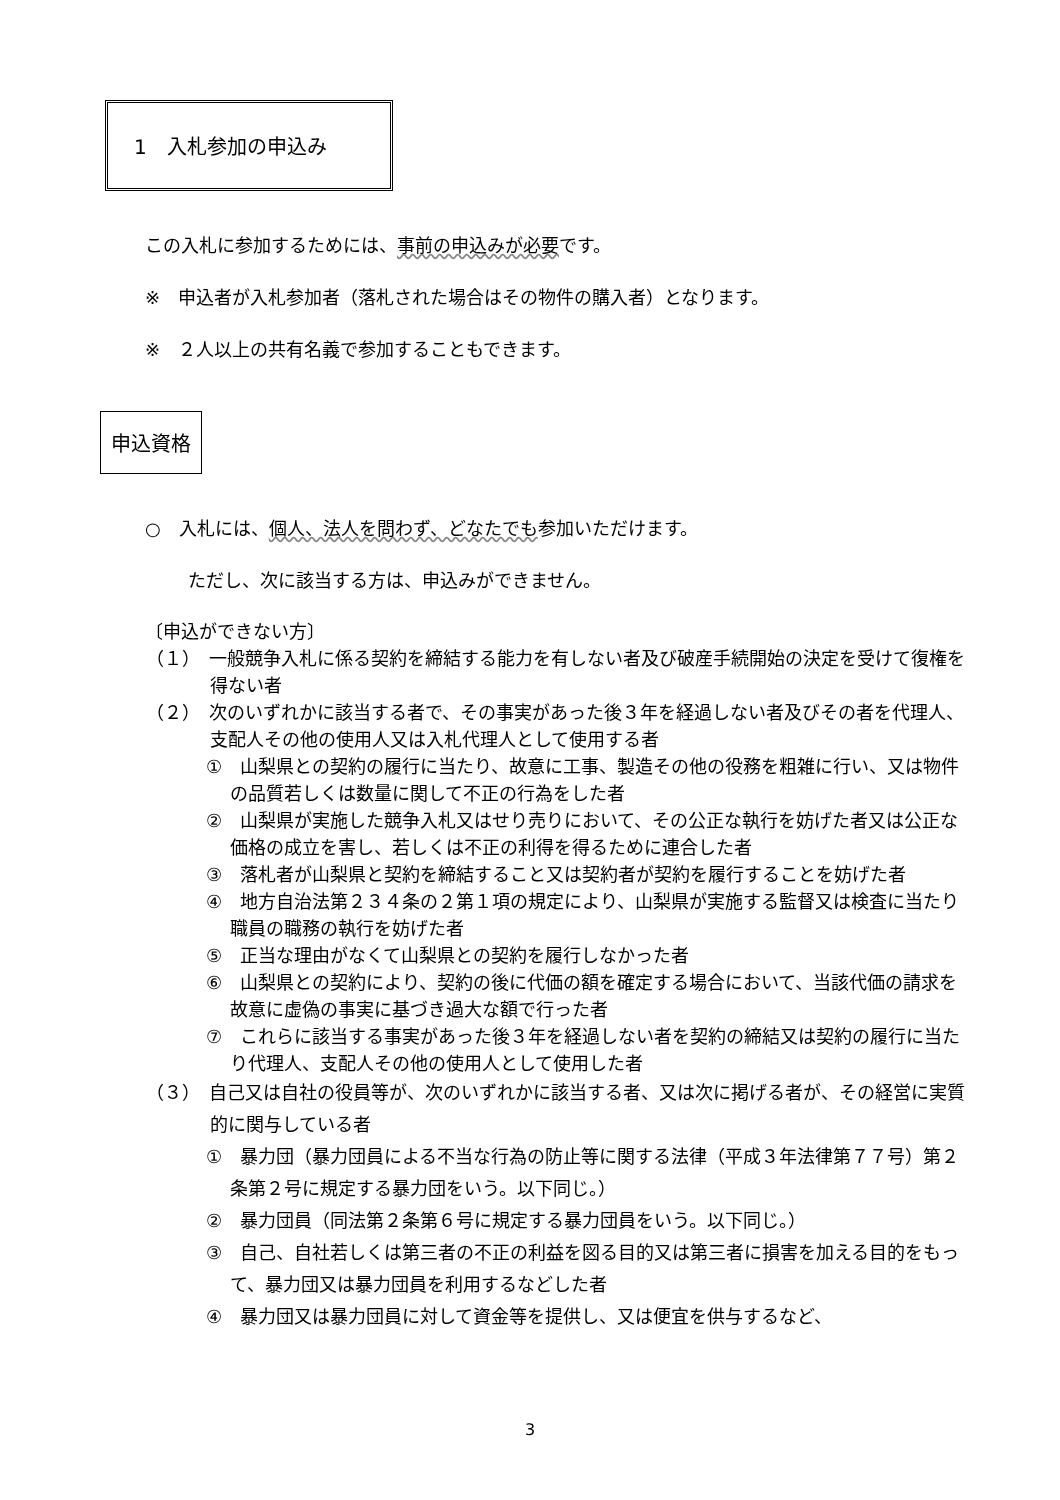1　入札参加の申込み
この入札に参加するためには、事前の申込みが必要です。
※　申込者が入札参加者（落札された場合はその物件の購入者）となります。
※　２人以上の共有名義で参加することもできます。
申込資格
○　入札には、個人、法人を問わず、どなたでも参加いただけます。
ただし、次に該当する方は、申込みができません。
〔申込ができない方〕
（１）　一般競争入札に係る契約を締結する能力を有しない者及び破産手続開始の決定を受けて復権を得ない者
（２）　次のいずれかに該当する者で、その事実があった後３年を経過しない者及びその者を代理人、支配人その他の使用人又は入札代理人として使用する者
①　山梨県との契約の履行に当たり、故意に工事、製造その他の役務を粗雑に行い、又は物件の品質若しくは数量に関して不正の行為をした者
②　山梨県が実施した競争入札又はせり売りにおいて、その公正な執行を妨げた者又は公正な価格の成立を害し、若しくは不正の利得を得るために連合した者
③　落札者が山梨県と契約を締結すること又は契約者が契約を履行することを妨げた者
④　地方自治法第２３４条の２第１項の規定により、山梨県が実施する監督又は検査に当たり職員の職務の執行を妨げた者
⑤　正当な理由がなくて山梨県との契約を履行しなかった者
⑥　山梨県との契約により、契約の後に代価の額を確定する場合において、当該代価の請求を故意に虚偽の事実に基づき過大な額で行った者
⑦　これらに該当する事実があった後３年を経過しない者を契約の締結又は契約の履行に当たり代理人、支配人その他の使用人として使用した者
（３）　自己又は自社の役員等が、次のいずれかに該当する者、又は次に掲げる者が、その経営に実質的に関与している者
①　暴力団（暴力団員による不当な行為の防止等に関する法律（平成３年法律第７７号）第２条第２号に規定する暴力団をいう。以下同じ。）
②　暴力団員（同法第２条第６号に規定する暴力団員をいう。以下同じ。）
③　自己、自社若しくは第三者の不正の利益を図る目的又は第三者に損害を加える目的をもって、暴力団又は暴力団員を利用するなどした者
④　暴力団又は暴力団員に対して資金等を提供し、又は便宜を供与するなど、
3